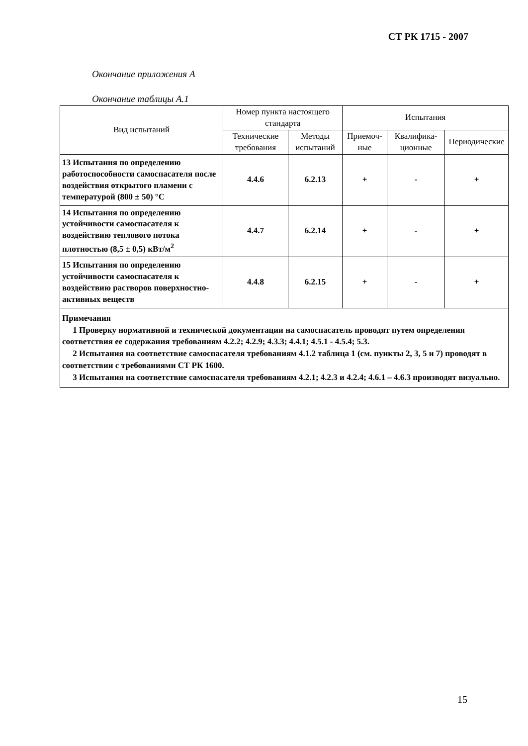СТ РК 1715 - 2007
Окончание приложения А
Окончание таблицы А.1
| Вид испытаний | Номер пункта настоящего стандарта | | Испытания | | |
| --- | --- | --- | --- | --- | --- |
| | Технические требования | Методы испытаний | Приемоч-ные | Квалифика-ционные | Периодические |
| 13 Испытания по определению работоспособности самоспасателя после воздействия открытого пламени с температурой (800 ± 50) °С | 4.4.6 | 6.2.13 | + | - | + |
| 14 Испытания по определению устойчивости самоспасателя к воздействию теплового потока плотностью (8,5 ± 0,5) кВт/м<sup>2</sup> | 4.4.7 | 6.2.14 | + | - | + |
| 15 Испытания по определению устойчивости самоспасателя к воздействию растворов поверхностно-активных веществ | 4.4.8 | 6.2.15 | + | - | + |
| Примечания 1 Проверку нормативной и технической документации на самоспасатель проводят путем определения соответствия ее содержания требованиям 4.2.2; 4.2.9; 4.3.3; 4.4.1; 4.5.1 - 4.5.4; 5.3. 2 Испытания на соответствие самоспасателя требованиям 4.1.2 таблица 1 (см. пункты 2, 3, 5 и 7) проводят в соответствии с требованиями СТ РК 1600. 3 Испытания на соответствие самоспасателя требованиям 4.2.1; 4.2.3 и 4.2.4; 4.6.1 – 4.6.3 производят визуально. | | | | | |
15